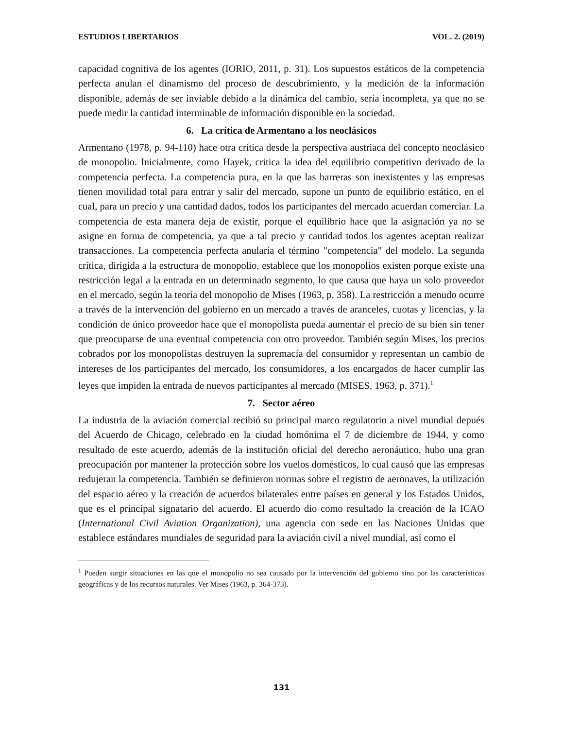ESTUDIOS LIBERTARIOS VOL. 2. (2019)
capacidad cognitiva de los agentes (IORIO, 2011, p. 31). Los supuestos estáticos de la competencia perfecta anulan el dinamismo del proceso de descubrimiento, y la medición de la información disponible, además de ser inviable debido a la dinámica del cambio, sería incompleta, ya que no se puede medir la cantidad interminable de información disponible en la sociedad.
6. La crítica de Armentano a los neoclásicos
Armentano (1978, p. 94-110) hace otra crítica desde la perspectiva austriaca del concepto neoclásico de monopolio. Inicialmente, como Hayek, critica la idea del equilibrio competitivo derivado de la competencia perfecta. La competencia pura, en la que las barreras son inexistentes y las empresas tienen movilidad total para entrar y salir del mercado, supone un punto de equilibrio estático, en el cual, para un precio y una cantidad dados, todos los participantes del mercado acuerdan comerciar. La competencia de esta manera deja de existir, porque el equilibrio hace que la asignación ya no se asigne en forma de competencia, ya que a tal precio y cantidad todos los agentes aceptan realizar transacciones. La competencia perfecta anularía el término "competencia" del modelo. La segunda crítica, dirigida a la estructura de monopolio, establece que los monopolios existen porque existe una restricción legal a la entrada en un determinado segmento, lo que causa que haya un solo proveedor en el mercado, según la teoría del monopolio de Mises (1963, p. 358). La restricción a menudo ocurre a través de la intervención del gobierno en un mercado a través de aranceles, cuotas y licencias, y la condición de único proveedor hace que el monopolista pueda aumentar el precio de su bien sin tener que preocuparse de una eventual competencia con otro proveedor. También según Mises, los precios cobrados por los monopolistas destruyen la supremacía del consumidor y representan un cambio de intereses de los participantes del mercado, los consumidores, a los encargados de hacer cumplir las leyes que impiden la entrada de nuevos participantes al mercado (MISES, 1963, p. 371).<sup>1</sup>
7. Sector aéreo
La industria de la aviación comercial recibió su principal marco regulatorio a nivel mundial depués del Acuerdo de Chicago, celebrado en la ciudad homónima el 7 de diciembre de 1944, y como resultado de este acuerdo, además de la institución oficial del derecho aeronáutico, hubo una gran preocupación por mantener la protección sobre los vuelos domésticos, lo cual causó que las empresas redujeran la competencia. También se definieron normas sobre el registro de aeronaves, la utilización del espacio aéreo y la creación de acuerdos bilaterales entre países en general y los Estados Unidos, que es el principal signatario del acuerdo. El acuerdo dio como resultado la creación de la ICAO (International Civil Aviation Organization), una agencia con sede en las Naciones Unidas que establece estándares mundiales de seguridad para la aviación civil a nivel mundial, así como el
<sup>1</sup> Pueden surgir situaciones en las que el monopolio no sea causado por la intervención del gobierno sino por las características geográficas y de los recursos naturales. Ver Mises (1963, p. 364-373).
131